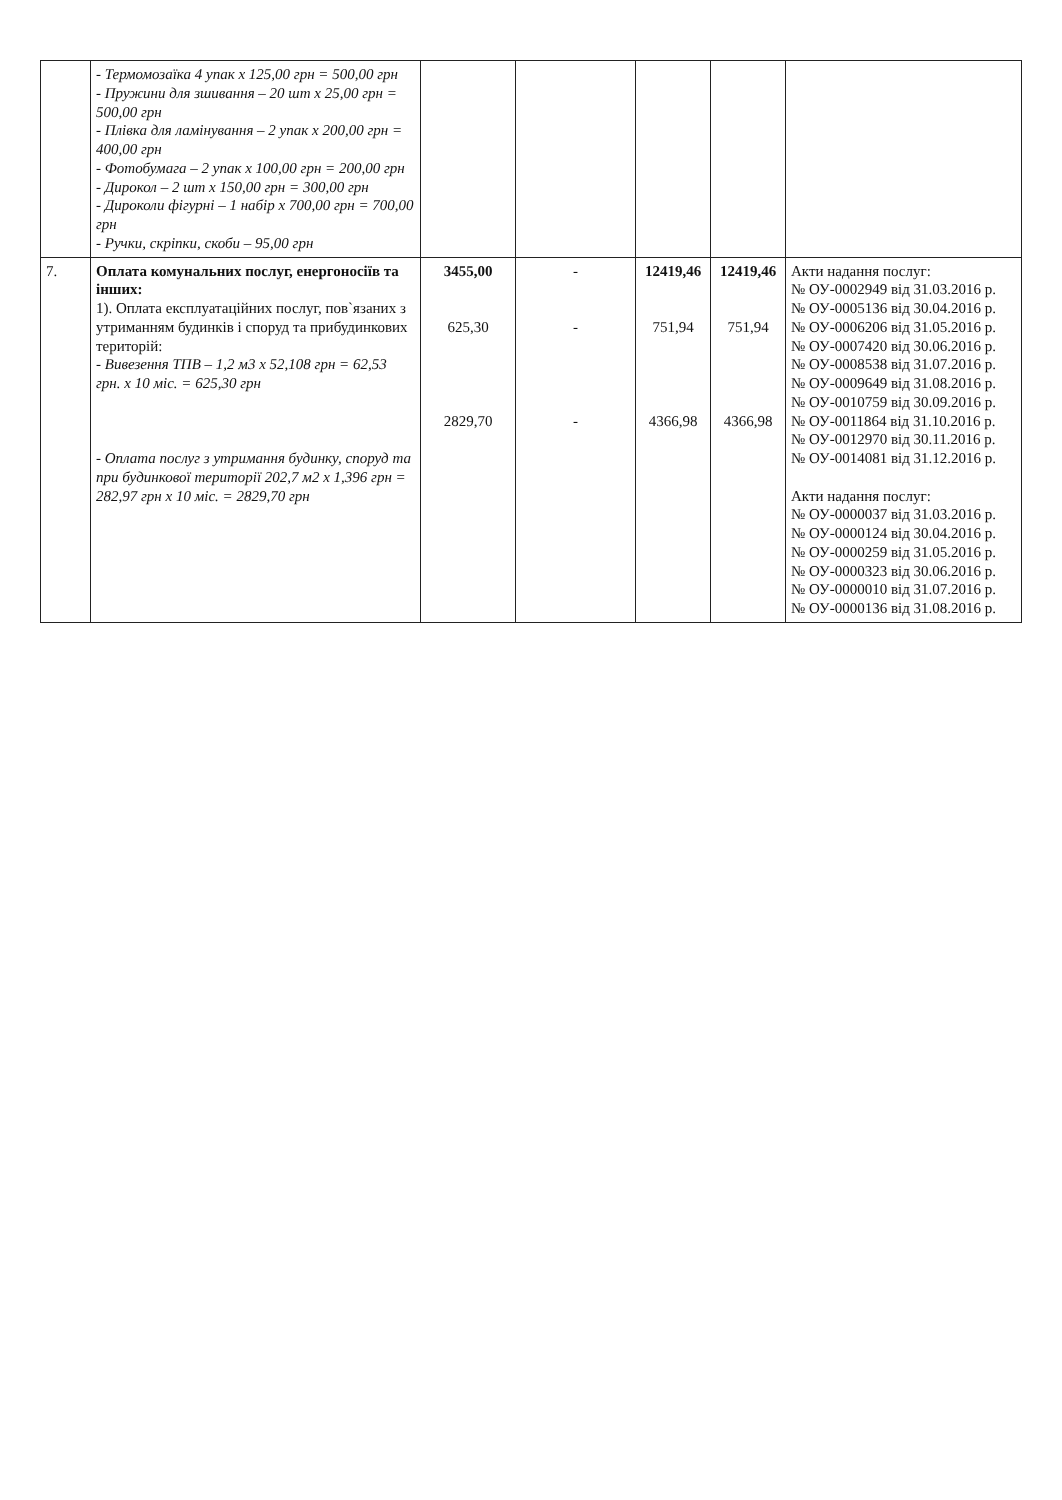| | - Термомозаїка 4 упак х 125,00 грн = 500,00 грн - Пружини для зшивання – 20 шт х 25,00 грн = 500,00 грн - Плівка для ламінування – 2 упак х 200,00 грн = 400,00 грн - Фотобумага – 2 упак х 100,00 грн = 200,00 грн - Дирокол – 2 шт х 150,00 грн = 300,00 грн - Дироколи фігурні – 1 набір х 700,00 грн = 700,00 грн - Ручки, скріпки, скоби – 95,00 грн | | | | | |
| 7. | Оплата комунальних послуг, енергоносіїв та інших: 1). Оплата експлуатаційних послуг, пов`язаних з утриманням будинків і споруд та прибудинкових територій: - Вивезення ТПВ – 1,2 м3 х 52,108 грн = 62,53 грн. х 10 міс. = 625,30 грн - Оплата послуг з утримання будинку, споруд та при будинкової території 202,7 м2 х 1,396 грн = 282,97 грн х 10 міс. = 2829,70 грн | 3455,00 625,30 2829,70 | - - - | 12419,46 751,94 4366,98 | 12419,46 751,94 4366,98 | Акти надання послуг: № ОУ-0002949 від 31.03.2016 р. № ОУ-0005136 від 30.04.2016 р. № ОУ-0006206 від 31.05.2016 р. № ОУ-0007420 від 30.06.2016 р. № ОУ-0008538 від 31.07.2016 р. № ОУ-0009649 від 31.08.2016 р. № ОУ-0010759 від 30.09.2016 р. № ОУ-0011864 від 31.10.2016 р. № ОУ-0012970 від 30.11.2016 р. № ОУ-0014081 від 31.12.2016 р. Акти надання послуг: № ОУ-0000037 від 31.03.2016 р. № ОУ-0000124 від 30.04.2016 р. № ОУ-0000259 від 31.05.2016 р. № ОУ-0000323 від 30.06.2016 р. № ОУ-0000010 від 31.07.2016 р. № ОУ-0000136 від 31.08.2016 р. |